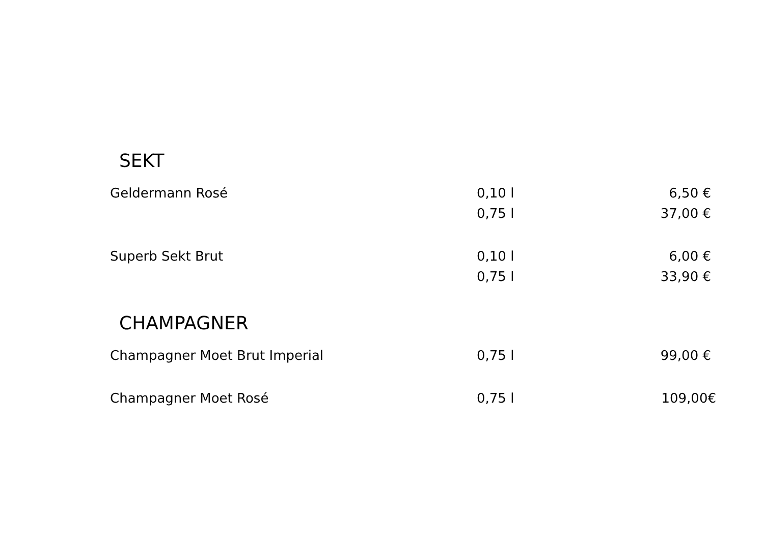SEKT
| Geldermann Rosé | 0,10 l | 6,50 € |
| | 0,75 l | 37,00 € |
| Superb Sekt Brut | 0,10 l | 6,00 € |
| | 0,75 l | 33,90 € |
CHAMPAGNER
| Champagner Moet Brut Imperial | 0,75 l | 99,00 € |
| Champagner Moet Rosé | 0,75 l | 109,00€ |